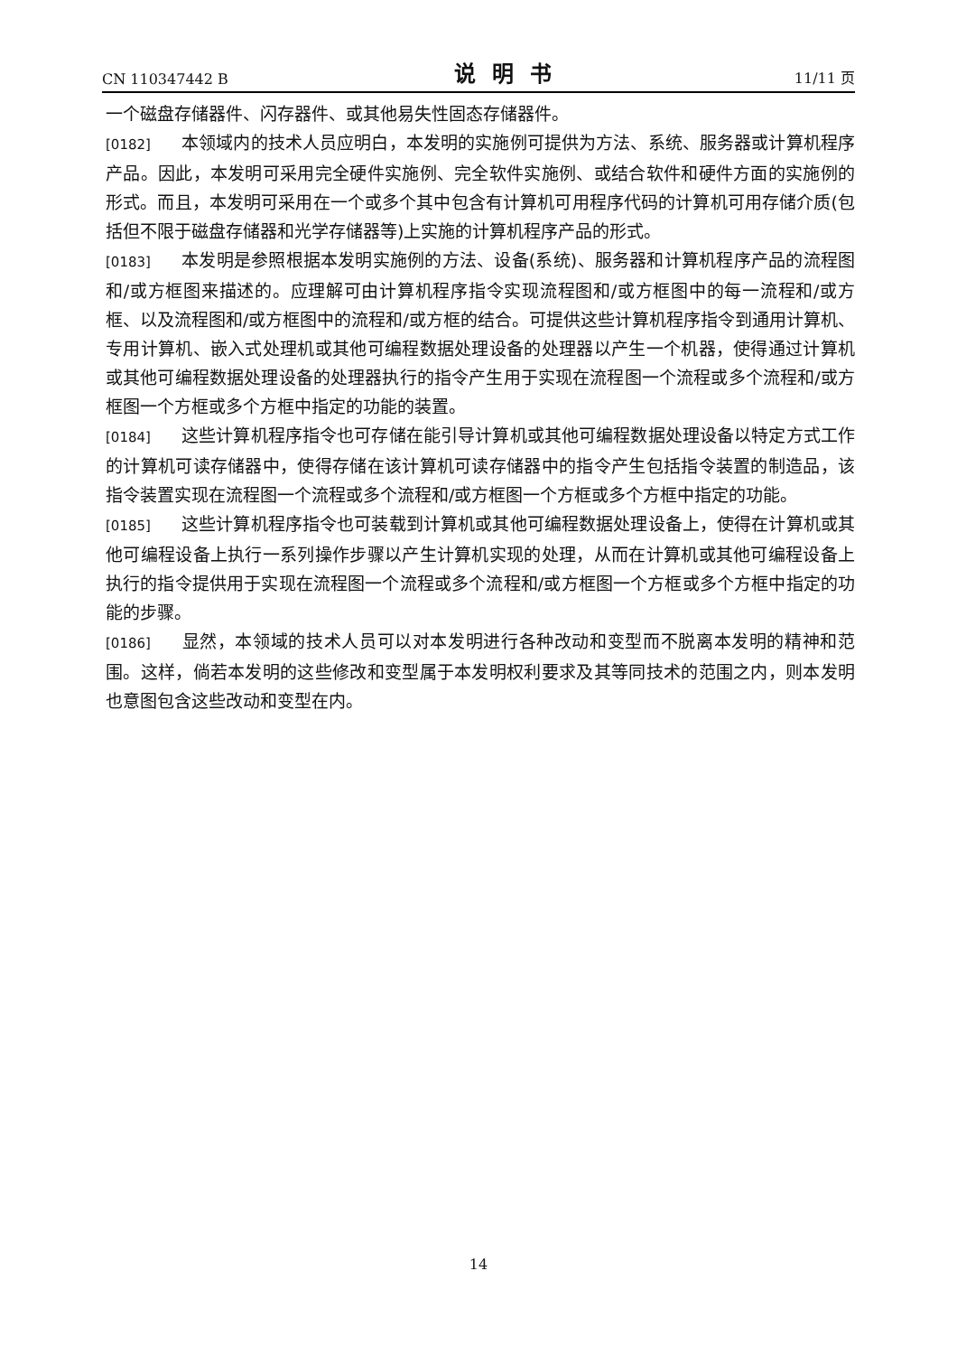CN 110347442 B 说明书 11/11 页
一个磁盘存储器件、闪存器件、或其他易失性固态存储器件。
[0182] 本领域内的技术人员应明白，本发明的实施例可提供为方法、系统、服务器或计算机程序产品。因此，本发明可采用完全硬件实施例、完全软件实施例、或结合软件和硬件方面的实施例的形式。而且，本发明可采用在一个或多个其中包含有计算机可用程序代码的计算机可用存储介质(包括但不限于磁盘存储器和光学存储器等)上实施的计算机程序产品的形式。
[0183] 本发明是参照根据本发明实施例的方法、设备(系统)、服务器和计算机程序产品的流程图和/或方框图来描述的。应理解可由计算机程序指令实现流程图和/或方框图中的每一流程和/或方框、以及流程图和/或方框图中的流程和/或方框的结合。可提供这些计算机程序指令到通用计算机、专用计算机、嵌入式处理机或其他可编程数据处理设备的处理器以产生一个机器，使得通过计算机或其他可编程数据处理设备的处理器执行的指令产生用于实现在流程图一个流程或多个流程和/或方框图一个方框或多个方框中指定的功能的装置。
[0184] 这些计算机程序指令也可存储在能引导计算机或其他可编程数据处理设备以特定方式工作的计算机可读存储器中，使得存储在该计算机可读存储器中的指令产生包括指令装置的制造品，该指令装置实现在流程图一个流程或多个流程和/或方框图一个方框或多个方框中指定的功能。
[0185] 这些计算机程序指令也可装载到计算机或其他可编程数据处理设备上，使得在计算机或其他可编程设备上执行一系列操作步骤以产生计算机实现的处理，从而在计算机或其他可编程设备上执行的指令提供用于实现在流程图一个流程或多个流程和/或方框图一个方框或多个方框中指定的功能的步骤。
[0186] 显然，本领域的技术人员可以对本发明进行各种改动和变型而不脱离本发明的精神和范围。这样，倘若本发明的这些修改和变型属于本发明权利要求及其等同技术的范围之内，则本发明也意图包含这些改动和变型在内。
14